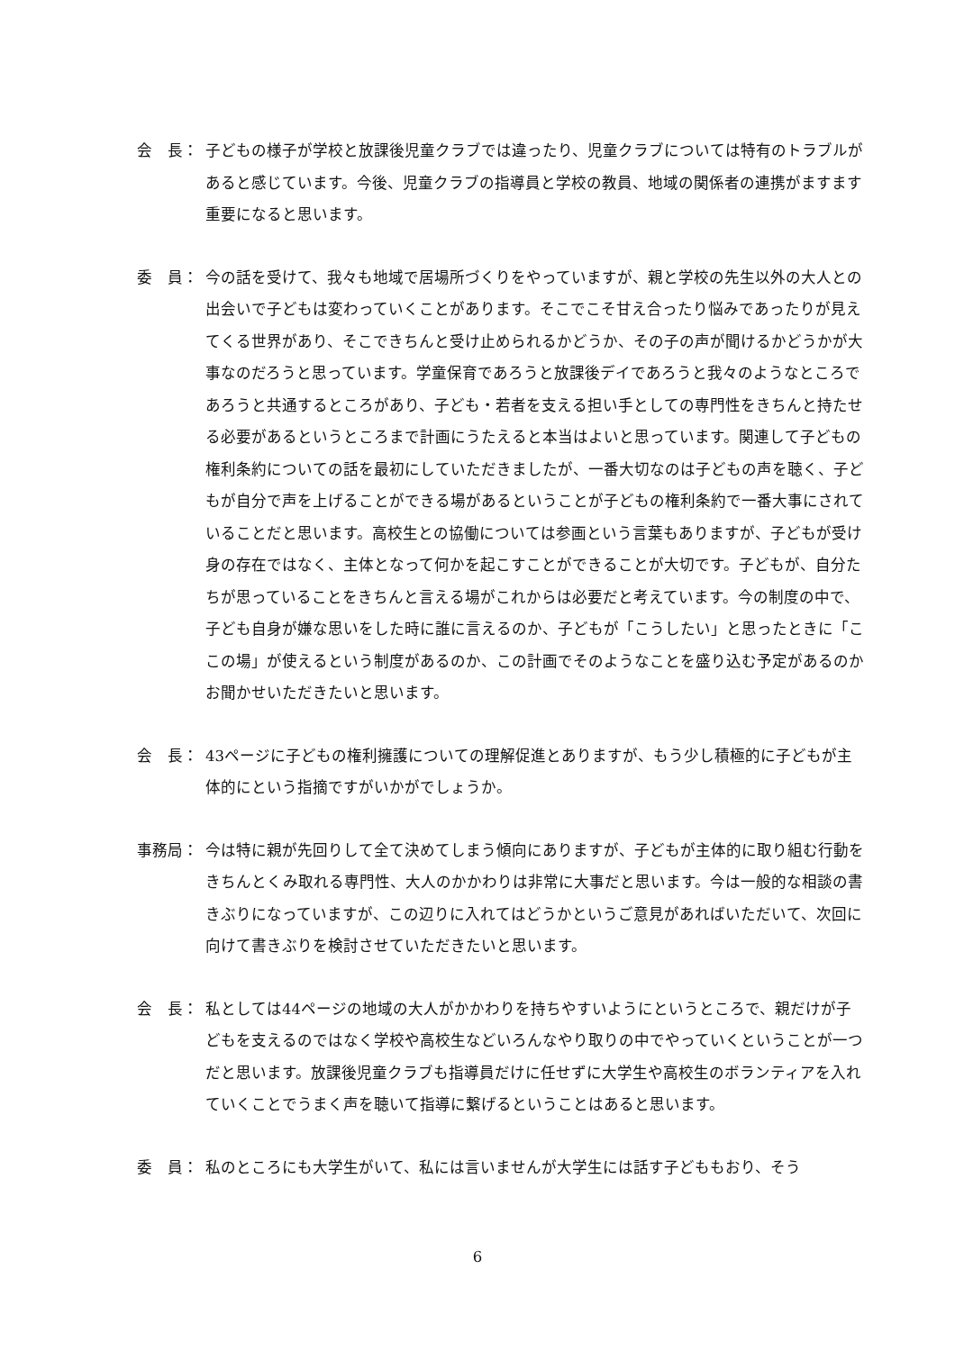会　長： 子どもの様子が学校と放課後児童クラブでは違ったり、児童クラブについては特有のトラブルがあると感じています。今後、児童クラブの指導員と学校の教員、地域の関係者の連携がますます重要になると思います。
委　員： 今の話を受けて、我々も地域で居場所づくりをやっていますが、親と学校の先生以外の大人との出会いで子どもは変わっていくことがあります。そこでこそ甘え合ったり悩みであったりが見えてくる世界があり、そこできちんと受け止められるかどうか、その子の声が聞けるかどうかが大事なのだろうと思っています。学童保育であろうと放課後デイであろうと我々のようなところであろうと共通するところがあり、子ども・若者を支える担い手としての専門性をきちんと持たせる必要があるというところまで計画にうたえると本当はよいと思っています。関連して子どもの権利条約についての話を最初にしていただきましたが、一番大切なのは子どもの声を聴く、子どもが自分で声を上げることができる場があるということが子どもの権利条約で一番大事にされていることだと思います。高校生との協働については参画という言葉もありますが、子どもが受け身の存在ではなく、主体となって何かを起こすことができることが大切です。子どもが、自分たちが思っていることをきちんと言える場がこれからは必要だと考えています。今の制度の中で、子ども自身が嫌な思いをした時に誰に言えるのか、子どもが「こうしたい」と思ったときに「ここの場」が使えるという制度があるのか、この計画でそのようなことを盛り込む予定があるのかお聞かせいただきたいと思います。
会　長： 43ページに子どもの権利擁護についての理解促進とありますが、もう少し積極的に子どもが主体的にという指摘ですがいかがでしょうか。
事務局： 今は特に親が先回りして全て決めてしまう傾向にありますが、子どもが主体的に取り組む行動をきちんとくみ取れる専門性、大人のかかわりは非常に大事だと思います。今は一般的な相談の書きぶりになっていますが、この辺りに入れてはどうかというご意見があればいただいて、次回に向けて書きぶりを検討させていただきたいと思います。
会　長： 私としては44ページの地域の大人がかかわりを持ちやすいようにというところで、親だけが子どもを支えるのではなく学校や高校生などいろんなやり取りの中でやっていくということが一つだと思います。放課後児童クラブも指導員だけに任せずに大学生や高校生のボランティアを入れていくことでうまく声を聴いて指導に繋げるということはあると思います。
委　員： 私のところにも大学生がいて、私には言いませんが大学生には話す子どももおり、そう
6